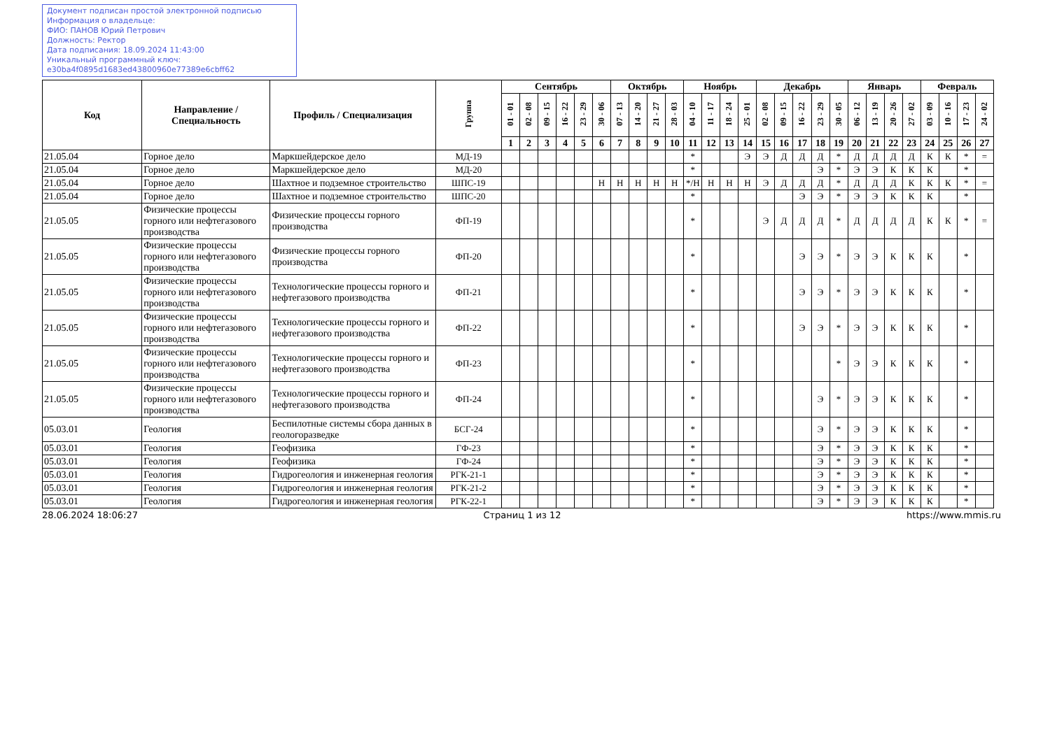Документ подписан простой электронной подписью
Информация о владельце:
ФИО: ПАНОВ Юрий Петрович
Должность: Ректор
Дата подписания: 18.09.2024 11:43:00
Уникальный программный ключ:
e30ba4f0895d1683ed43800960e77389e6cbff62
| Код | Направление / Специальность | Профиль / Специализация | Группа | Сентябрь | | | | | | Октябрь | | | | Ноябрь | | | | Декабрь | | | | | Январь | | | | Февраль | | | |
| --- | --- | --- | --- | --- | --- | --- | --- | --- | --- | --- | --- | --- | --- | --- | --- | --- | --- | --- | --- | --- | --- | --- | --- | --- | --- | --- | --- | --- | --- | --- |
| | | | | 01 - 01 | 02 - 08 | 09 - 15 | 16 - 22 | 23 - 29 | 30 - 06 | 07 - 13 | 14 - 20 | 21 - 27 | 28 - 03 | 04 - 10 | 11 - 17 | 18 - 24 | 25 - 01 | 02 - 08 | 09 - 15 | 16 - 22 | 23 - 29 | 30 - 05 | 06 - 12 | 13 - 19 | 20 - 26 | 27 - 02 | 03 - 09 | 10 - 16 | 17 - 23 | 24 - 02 |
| | | | | 1 | 2 | 3 | 4 | 5 | 6 | 7 | 8 | 9 | 10 | 11 | 12 | 13 | 14 | 15 | 16 | 17 | 18 | 19 | 20 | 21 | 22 | 23 | 24 | 25 | 26 | 27 |
| 21.05.04 | Горное дело | Маркшейдерское дело | МД-19 | | | | | | | | | | | * | | | Э | Э | Д | Д | Д | * | Д | Д | Д | Д | К | К | * | = |
| 21.05.04 | Горное дело | Маркшейдерское дело | МД-20 | | | | | | | | | | | * | | | | | | | Э | * | Э | Э | К | К | К | | * | |
| 21.05.04 | Горное дело | Шахтное и подземное строительство | ШПС-19 | | | | | | Н | Н | Н | Н | Н | */Н | Н | Н | Н | Э | Д | Д | Д | * | Д | Д | Д | К | К | К | * | = |
| 21.05.04 | Горное дело | Шахтное и подземное строительство | ШПС-20 | | | | | | | | | | | * | | | | | | Э | Э | * | Э | Э | К | К | К | | * | |
| 21.05.05 | Физические процессы горного или нефтегазового производства | Физические процессы горного производства | ФП-19 | | | | | | | | | | | * | | | | Э | Д | Д | Д | * | Д | Д | Д | Д | К | К | * | = |
| 21.05.05 | Физические процессы горного или нефтегазового производства | Физические процессы горного производства | ФП-20 | | | | | | | | | | | * | | | | | | Э | Э | * | Э | Э | К | К | К | | * | |
| 21.05.05 | Физические процессы горного или нефтегазового производства | Технологические процессы горного и нефтегазового производства | ФП-21 | | | | | | | | | | | * | | | | | | Э | Э | * | Э | Э | К | К | К | | * | |
| 21.05.05 | Физические процессы горного или нефтегазового производства | Технологические процессы горного и нефтегазового производства | ФП-22 | | | | | | | | | | | * | | | | | | Э | Э | * | Э | Э | К | К | К | | * | |
| 21.05.05 | Физические процессы горного или нефтегазового производства | Технологические процессы горного и нефтегазового производства | ФП-23 | | | | | | | | | | | * | | | | | | | | * | Э | Э | К | К | К | | * | |
| 21.05.05 | Физические процессы горного или нефтегазового производства | Технологические процессы горного и нефтегазового производства | ФП-24 | | | | | | | | | | | * | | | | | | | Э | * | Э | Э | К | К | К | | * | |
| 05.03.01 | Геология | Беспилотные системы сбора данных в геологоразведке | БСГ-24 | | | | | | | | | | | * | | | | | | | Э | * | Э | Э | К | К | К | | * | |
| 05.03.01 | Геология | Геофизика | ГФ-23 | | | | | | | | | | | * | | | | | | | Э | * | Э | Э | К | К | К | | * | |
| 05.03.01 | Геология | Геофизика | ГФ-24 | | | | | | | | | | | * | | | | | | | Э | * | Э | Э | К | К | К | | * | |
| 05.03.01 | Геология | Гидрогеология и инженерная геология | РГК-21-1 | | | | | | | | | | | * | | | | | | | Э | * | Э | Э | К | К | К | | * | |
| 05.03.01 | Геология | Гидрогеология и инженерная геология | РГК-21-2 | | | | | | | | | | | * | | | | | | | Э | * | Э | Э | К | К | К | | * | |
| 05.03.01 | Геология | Гидрогеология и инженерная геология | РГК-22-1 | | | | | | | | | | | * | | | | | | | Э | * | Э | Э | К | К | К | | * | |
28.06.2024 18:06:27 Страниц 1 из 12 https://www.mmis.ru